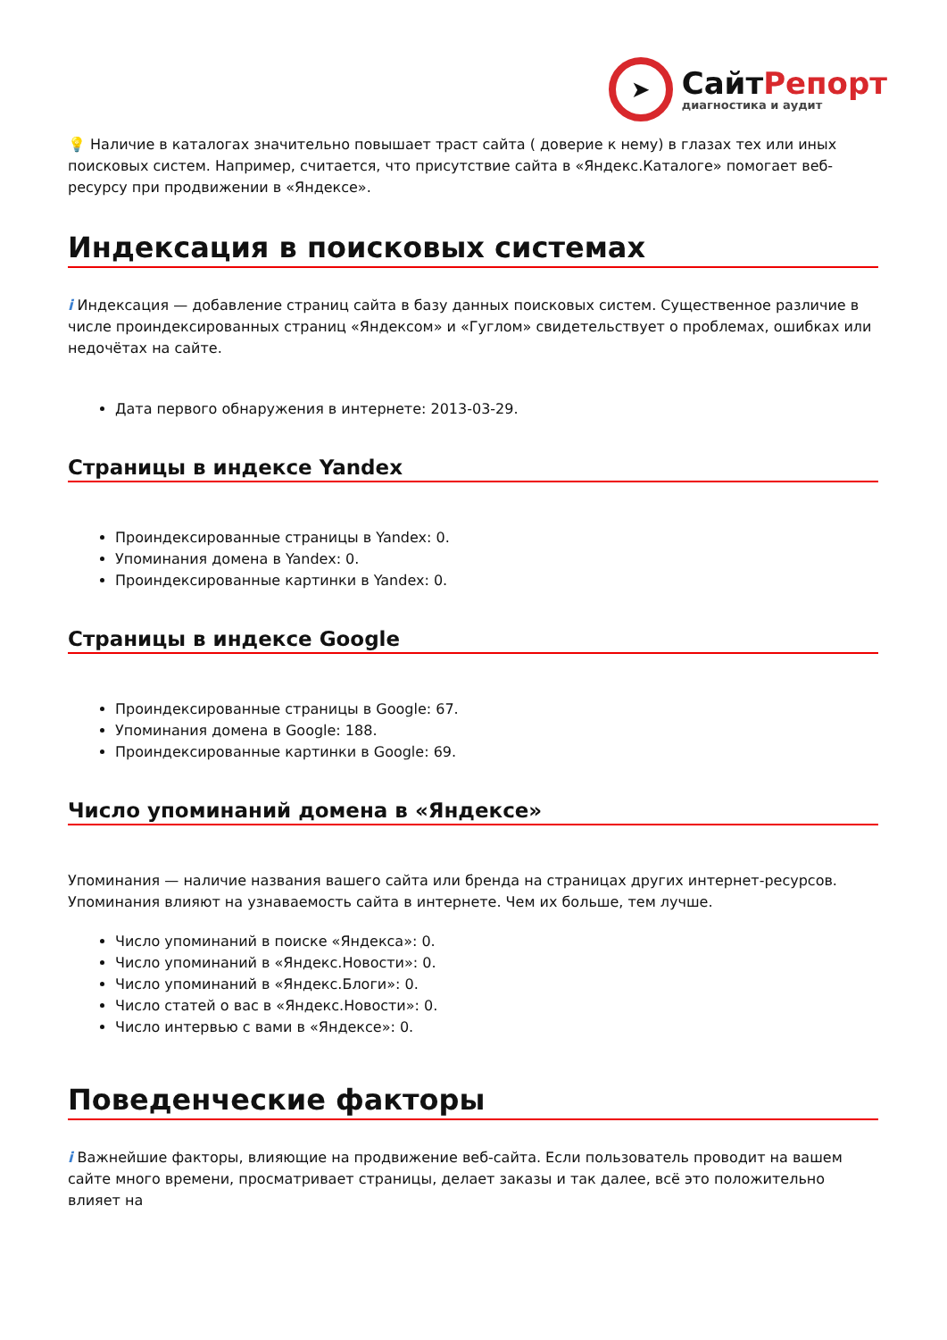➤
СайтРепорт
диагностика и аудит
💡 Наличие в каталогах значительно повышает траст сайта ( доверие к нему) в глазах тех или иных поисковых систем. Например, считается, что присутствие сайта в «Яндекс.Каталоге» помогает веб-ресурсу при продвижении в «Яндексе».
Индексация в поисковых системах
i Индексация — добавление страниц сайта в базу данных поисковых систем. Существенное различие в числе проиндексированных страниц «Яндексом» и «Гуглом» свидетельствует о проблемах, ошибках или недочётах на сайте.
Дата первого обнаружения в интернете: 2013-03-29.
Страницы в индексе Yandex
Проиндексированные страницы в Yandex: 0.
Упоминания домена в Yandex: 0.
Проиндексированные картинки в Yandex: 0.
Страницы в индексе Google
Проиндексированные страницы в Google: 67.
Упоминания домена в Google: 188.
Проиндексированные картинки в Google: 69.
Число упоминаний домена в «Яндексе»
Упоминания — наличие названия вашего сайта или бренда на страницах других интернет-ресурсов. Упоминания влияют на узнаваемость сайта в интернете. Чем их больше, тем лучше.
Число упоминаний в поиске «Яндекса»: 0.
Число упоминаний в «Яндекс.Новости»: 0.
Число упоминаний в «Яндекс.Блоги»: 0.
Число статей о вас в «Яндекс.Новости»: 0.
Число интервью с вами в «Яндексе»: 0.
Поведенческие факторы
i Важнейшие факторы, влияющие на продвижение веб-сайта. Если пользователь проводит на вашем сайте много времени, просматривает страницы, делает заказы и так далее, всё это положительно влияет на